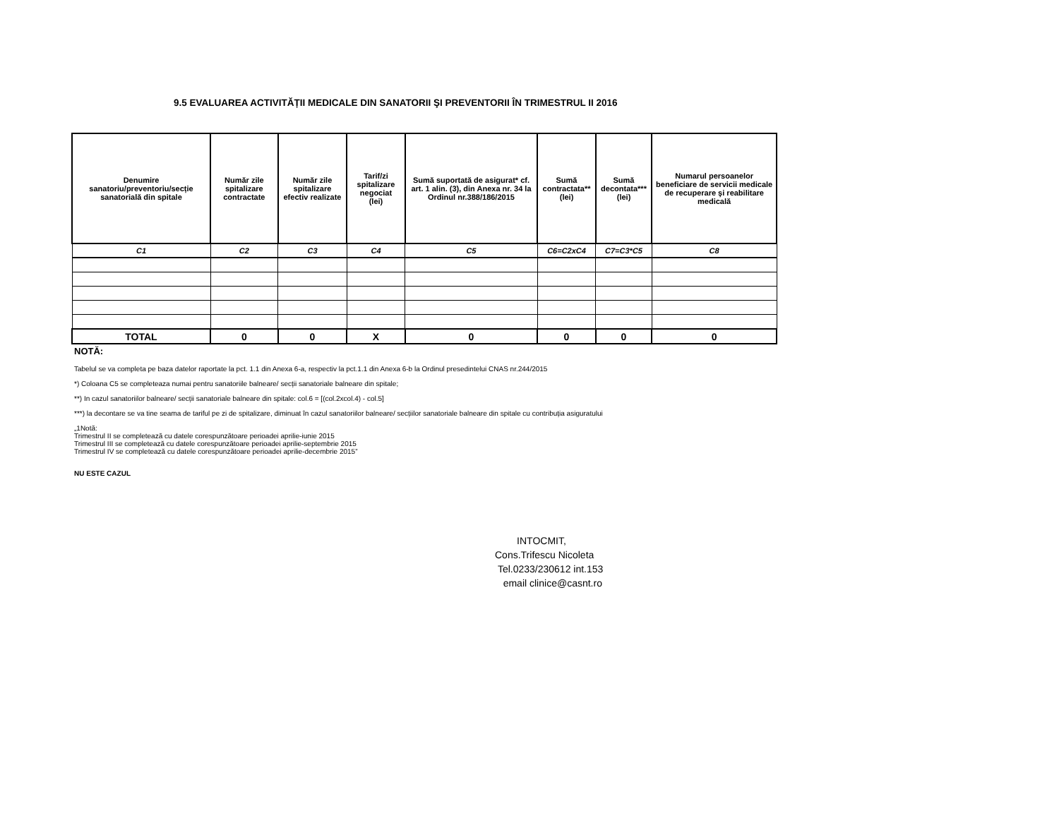9.5 EVALUAREA ACTIVITĂȚII MEDICALE DIN SANATORII ŞI PREVENTORII ÎN TRIMESTRUL II 2016
| Denumire sanatoriu/preventoriu/secție sanatorială din spitale | Număr zile spitalizare contractate | Număr zile spitalizare efectiv realizate | Tarif/zi spitalizare negociat (lei) | Sumă suportată de asigurat* cf. art. 1 alin. (3), din Anexa nr. 34 la Ordinul nr.388/186/2015 | Sumă contractata** (lei) | Sumă decontata*** (lei) | Numarul persoanelor beneficiare de servicii medicale de recuperare şi reabilitare medicală |
| --- | --- | --- | --- | --- | --- | --- | --- |
| C1 | C2 | C3 | C4 | C5 | C6=C2xC4 | C7=C3*C5 | C8 |
| TOTAL | 0 | 0 | X | 0 | 0 | 0 | 0 |
NOTĂ:
Tabelul se va completa pe baza datelor raportate la pct. 1.1 din Anexa 6-a, respectiv la pct.1.1 din Anexa 6-b la Ordinul presedintelui CNAS nr.244/2015
*) Coloana C5 se completeaza numai pentru sanatoriile balneare/ secții sanatoriale balneare din spitale;
**) In cazul sanatoriilor balneare/ secții sanatoriale balneare din spitale: col.6 = [(col.2xcol.4) - col.5]
***) la decontare se va tine seama de tariful pe zi de spitalizare, diminuat în cazul sanatoriilor balneare/ secțiilor sanatoriale balneare din spitale cu contribuția asiguratului
„1Notă:
Trimestrul II se completează cu datele corespunzătoare perioadei aprilie-iunie 2015
Trimestrul III se completează cu datele corespunzătoare perioadei aprilie-septembrie 2015
Trimestrul IV se completează cu datele corespunzătoare perioadei aprilie-decembrie 2015”
NU ESTE CAZUL
INTOCMIT,
Cons.Trifescu Nicoleta
Tel.0233/230612 int.153
email clinice@casnt.ro